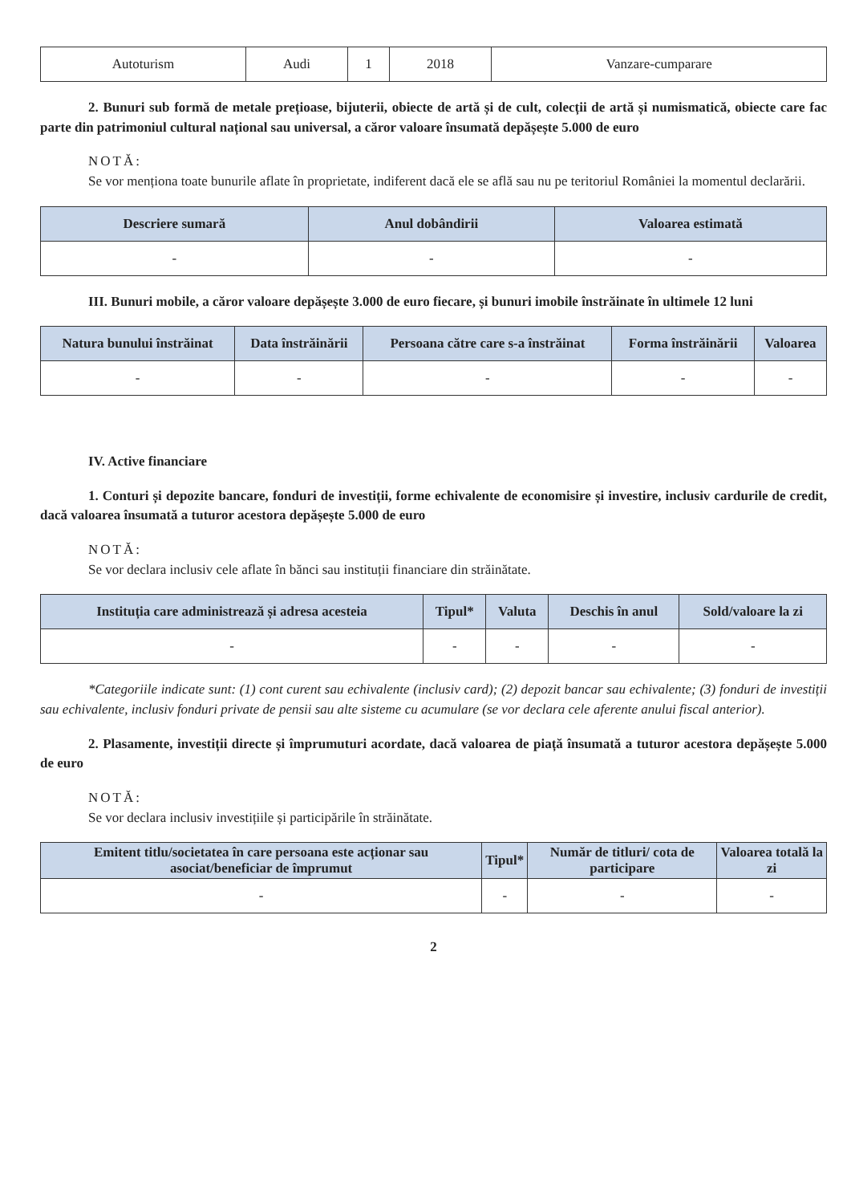| Autoturism | Audi | 1 | 2018 | Vanzare-cumparare |
2. Bunuri sub formă de metale prețioase, bijuterii, obiecte de artă și de cult, colecții de artă și numismatică, obiecte care fac parte din patrimoniul cultural național sau universal, a căror valoare însumată depășește 5.000 de euro
NOTĂ:
Se vor menționa toate bunurile aflate în proprietate, indiferent dacă ele se află sau nu pe teritoriul României la momentul declarării.
| Descriere sumară | Anul dobândirii | Valoarea estimată |
| --- | --- | --- |
| - | - | - |
III. Bunuri mobile, a căror valoare depășește 3.000 de euro fiecare, și bunuri imobile înstrăinate în ultimele 12 luni
| Natura bunului înstrăinat | Data înstrăinării | Persoana către care s-a înstrăinat | Forma înstrăinării | Valoarea |
| --- | --- | --- | --- | --- |
| - | - | - | - | - |
IV. Active financiare
1. Conturi și depozite bancare, fonduri de investiții, forme echivalente de economisire și investire, inclusiv cardurile de credit, dacă valoarea însumată a tuturor acestora depășește 5.000 de euro
NOTĂ:
Se vor declara inclusiv cele aflate în bănci sau instituții financiare din străinătate.
| Instituția care administrează și adresa acesteia | Tipul* | Valuta | Deschis în anul | Sold/valoare la zi |
| --- | --- | --- | --- | --- |
| - | - | - | - | - |
*Categoriile indicate sunt: (1) cont curent sau echivalente (inclusiv card); (2) depozit bancar sau echivalente; (3) fonduri de investiții sau echivalente, inclusiv fonduri private de pensii sau alte sisteme cu acumulare (se vor declara cele aferente anului fiscal anterior).
2. Plasamente, investiții directe și împrumuturi acordate, dacă valoarea de piață însumată a tuturor acestora depășește 5.000 de euro
NOTĂ:
Se vor declara inclusiv investițiile și participările în străinătate.
| Emitent titlu/societatea în care persoana este acționar sau asociat/beneficiar de împrumut | Tipul* | Număr de titluri/ cota de participare | Valoarea totală la zi |
| --- | --- | --- | --- |
| - | - | - | - |
2